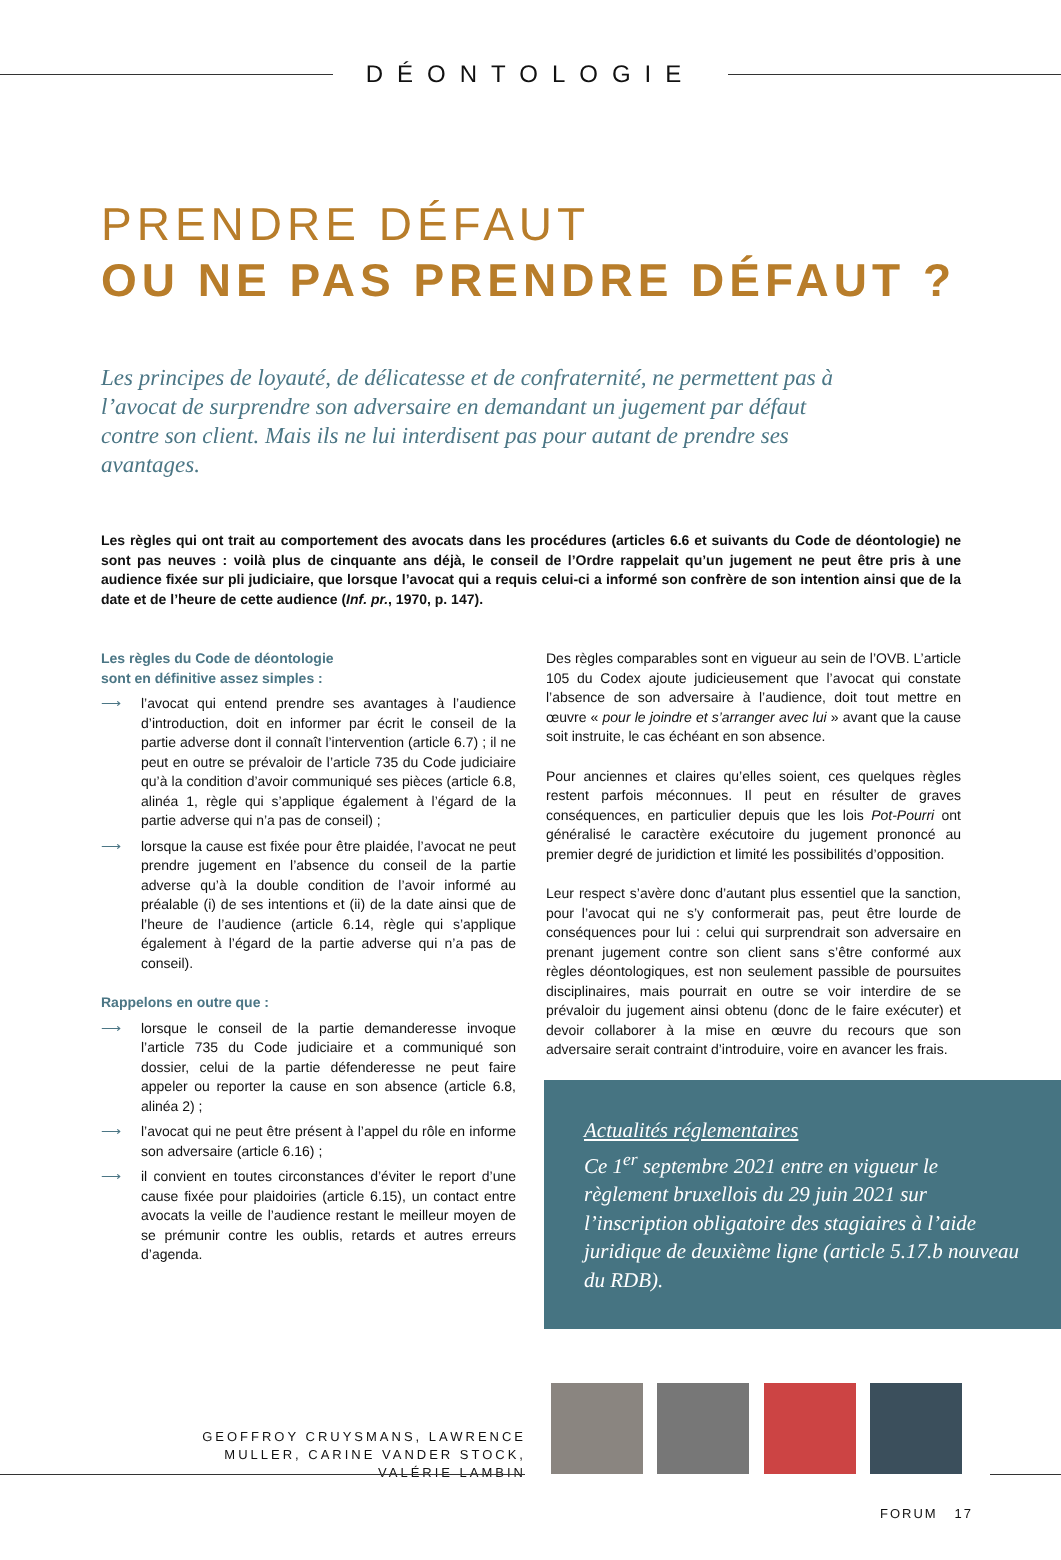DÉONTOLOGIE
PRENDRE DÉFAUT
OU NE PAS PRENDRE DÉFAUT ?
Les principes de loyauté, de délicatesse et de confraternité, ne permettent pas à l’avocat de surprendre son adversaire en demandant un jugement par défaut contre son client. Mais ils ne lui interdisent pas pour autant de prendre ses avantages.
Les règles qui ont trait au comportement des avocats dans les procédures (articles 6.6 et suivants du Code de déontologie) ne sont pas neuves : voilà plus de cinquante ans déjà, le conseil de l’Ordre rappelait qu’un jugement ne peut être pris à une audience fixée sur pli judiciaire, que lorsque l’avocat qui a requis celui-ci a informé son confrère de son intention ainsi que de la date et de l’heure de cette audience (Inf. pr., 1970, p. 147).
Les règles du Code de déontologie
sont en définitive assez simples :
⟶ l’avocat qui entend prendre ses avantages à l’audience d’introduction, doit en informer par écrit le conseil de la partie adverse dont il connaît l’intervention (article 6.7) ; il ne peut en outre se prévaloir de l’article 735 du Code judiciaire qu’à la condition d’avoir communiqué ses pièces (article 6.8, alinéa 1, règle qui s’applique également à l’égard de la partie adverse qui n’a pas de conseil) ;
⟶ lorsque la cause est fixée pour être plaidée, l’avocat ne peut prendre jugement en l’absence du conseil de la partie adverse qu’à la double condition de l’avoir informé au préalable (i) de ses intentions et (ii) de la date ainsi que de l’heure de l’audience (article 6.14, règle qui s’applique également à l’égard de la partie adverse qui n’a pas de conseil).
Rappelons en outre que :
⟶ lorsque le conseil de la partie demanderesse invoque l’article 735 du Code judiciaire et a communiqué son dossier, celui de la partie défenderesse ne peut faire appeler ou reporter la cause en son absence (article 6.8, alinéa 2) ;
⟶ l’avocat qui ne peut être présent à l’appel du rôle en informe son adversaire (article 6.16) ;
⟶ il convient en toutes circonstances d’éviter le report d’une cause fixée pour plaidoiries (article 6.15), un contact entre avocats la veille de l’audience restant le meilleur moyen de se prémunir contre les oublis, retards et autres erreurs d’agenda.
Des règles comparables sont en vigueur au sein de l’OVB. L’article 105 du Codex ajoute judicieusement que l’avocat qui constate l’absence de son adversaire à l’audience, doit tout mettre en œuvre « pour le joindre et s’arranger avec lui » avant que la cause soit instruite, le cas échéant en son absence.
Pour anciennes et claires qu’elles soient, ces quelques règles restent parfois méconnues. Il peut en résulter de graves conséquences, en particulier depuis que les lois Pot-Pourri ont généralisé le caractère exécutoire du jugement prononcé au premier degré de juridiction et limité les possibilités d’opposition.
Leur respect s’avère donc d’autant plus essentiel que la sanction, pour l’avocat qui ne s’y conformerait pas, peut être lourde de conséquences pour lui : celui qui surprendrait son adversaire en prenant jugement contre son client sans s’être conformé aux règles déontologiques, est non seulement passible de poursuites disciplinaires, mais pourrait en outre se voir interdire de se prévaloir du jugement ainsi obtenu (donc de le faire exécuter) et devoir collaborer à la mise en œuvre du recours que son adversaire serait contraint d’introduire, voire en avancer les frais.
Actualités réglementaires
Ce 1<sup>er</sup> septembre 2021 entre en vigueur le règlement bruxellois du 29 juin 2021 sur l’inscription obligatoire des stagiaires à l’aide juridique de deuxième ligne (article 5.17.b nouveau du RDB).
GEOFFROY CRUYSMANS, LAWRENCE MULLER, CARINE VANDER STOCK, VALÉRIE LAMBIN
FORUM 17